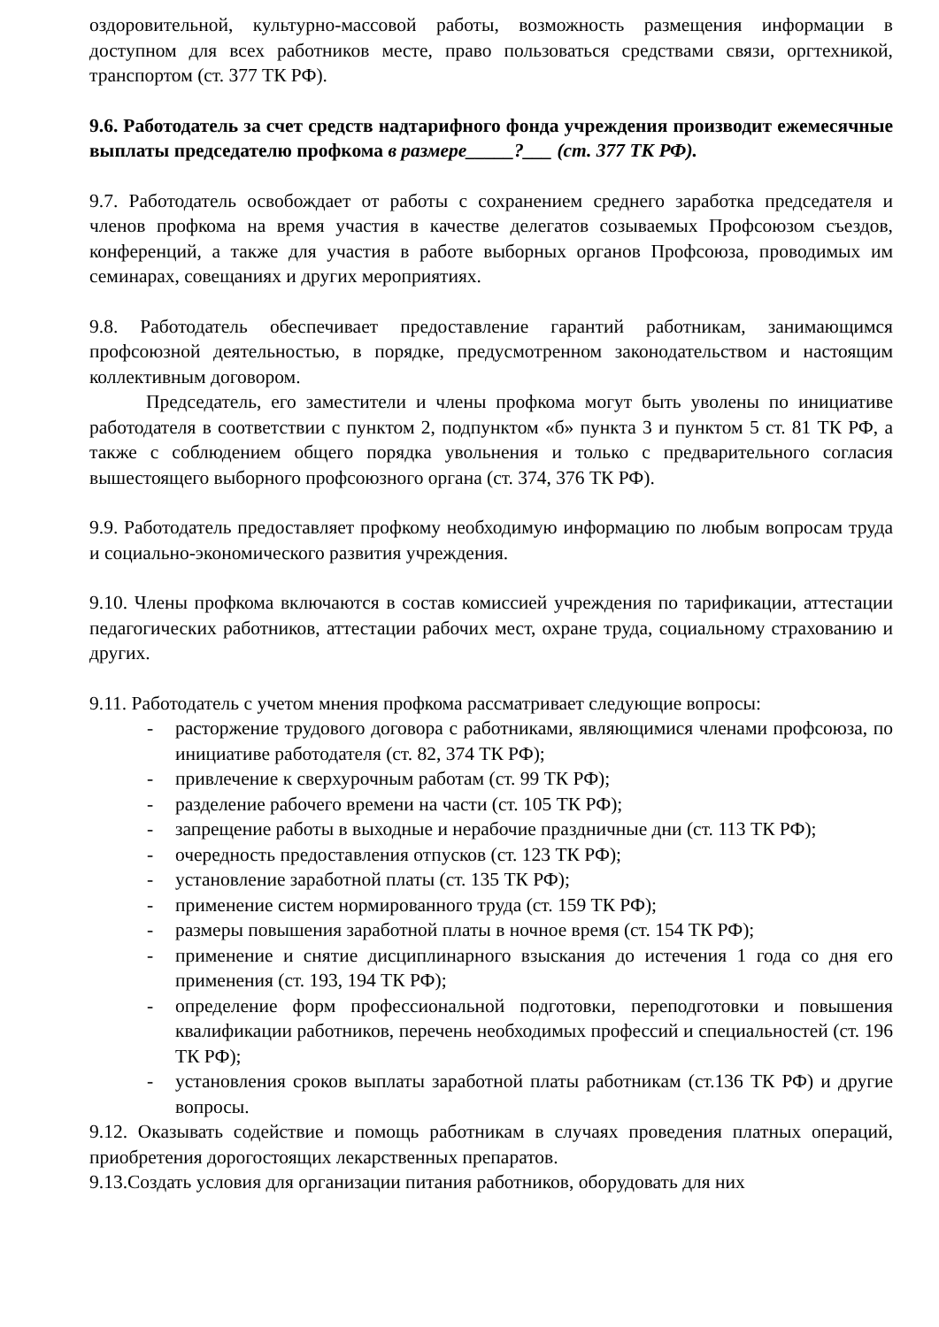оздоровительной, культурно-массовой работы, возможность размещения информации в доступном для всех работников месте, право пользоваться средствами связи, оргтехникой, транспортом (ст. 377 ТК РФ).
9.6. Работодатель за счет средств надтарифного фонда учреждения производит ежемесячные выплаты председателю профкома в размере_____?___ (ст. 377 ТК РФ).
9.7. Работодатель освобождает от работы с сохранением среднего заработка председателя и членов профкома на время участия в качестве делегатов созываемых Профсоюзом съездов, конференций, а также для участия в работе выборных органов Профсоюза, проводимых им семинарах, совещаниях и других мероприятиях.
9.8. Работодатель обеспечивает предоставление гарантий работникам, занимающимся профсоюзной деятельностью, в порядке, предусмотренном законодательством и настоящим коллективным договором.
Председатель, его заместители и члены профкома могут быть уволены по инициативе работодателя в соответствии с пунктом 2, подпунктом «б» пункта 3 и пунктом 5 ст. 81 ТК РФ, а также с соблюдением общего порядка увольнения и только с предварительного согласия вышестоящего выборного профсоюзного органа (ст. 374, 376 ТК РФ).
9.9. Работодатель предоставляет профкому необходимую информацию по любым вопросам труда и социально-экономического развития учреждения.
9.10. Члены профкома включаются в состав комиссией учреждения по тарификации, аттестации педагогических работников, аттестации рабочих мест, охране труда, социальному страхованию и других.
9.11. Работодатель с учетом мнения профкома рассматривает следующие вопросы:
- расторжение трудового договора с работниками, являющимися членами профсоюза, по инициативе работодателя (ст. 82, 374 ТК РФ);
- привлечение к сверхурочным работам (ст. 99 ТК РФ);
- разделение рабочего времени на части (ст. 105 ТК РФ);
- запрещение работы в выходные и нерабочие праздничные дни (ст. 113 ТК РФ);
- очередность предоставления отпусков (ст. 123 ТК РФ);
- установление заработной платы (ст. 135 ТК РФ);
- применение систем нормированного труда (ст. 159 ТК РФ);
- размеры повышения заработной платы в ночное время (ст. 154 ТК РФ);
- применение и снятие дисциплинарного взыскания до истечения 1 года со дня его применения (ст. 193, 194 ТК РФ);
- определение форм профессиональной подготовки, переподготовки и повышения квалификации работников, перечень необходимых профессий и специальностей (ст. 196 ТК РФ);
- установления сроков выплаты заработной платы работникам (ст.136 ТК РФ) и другие вопросы.
9.12. Оказывать содействие и помощь работникам в случаях проведения платных операций, приобретения дорогостоящих лекарственных препаратов.
9.13.Создать условия для организации питания работников, оборудовать для них